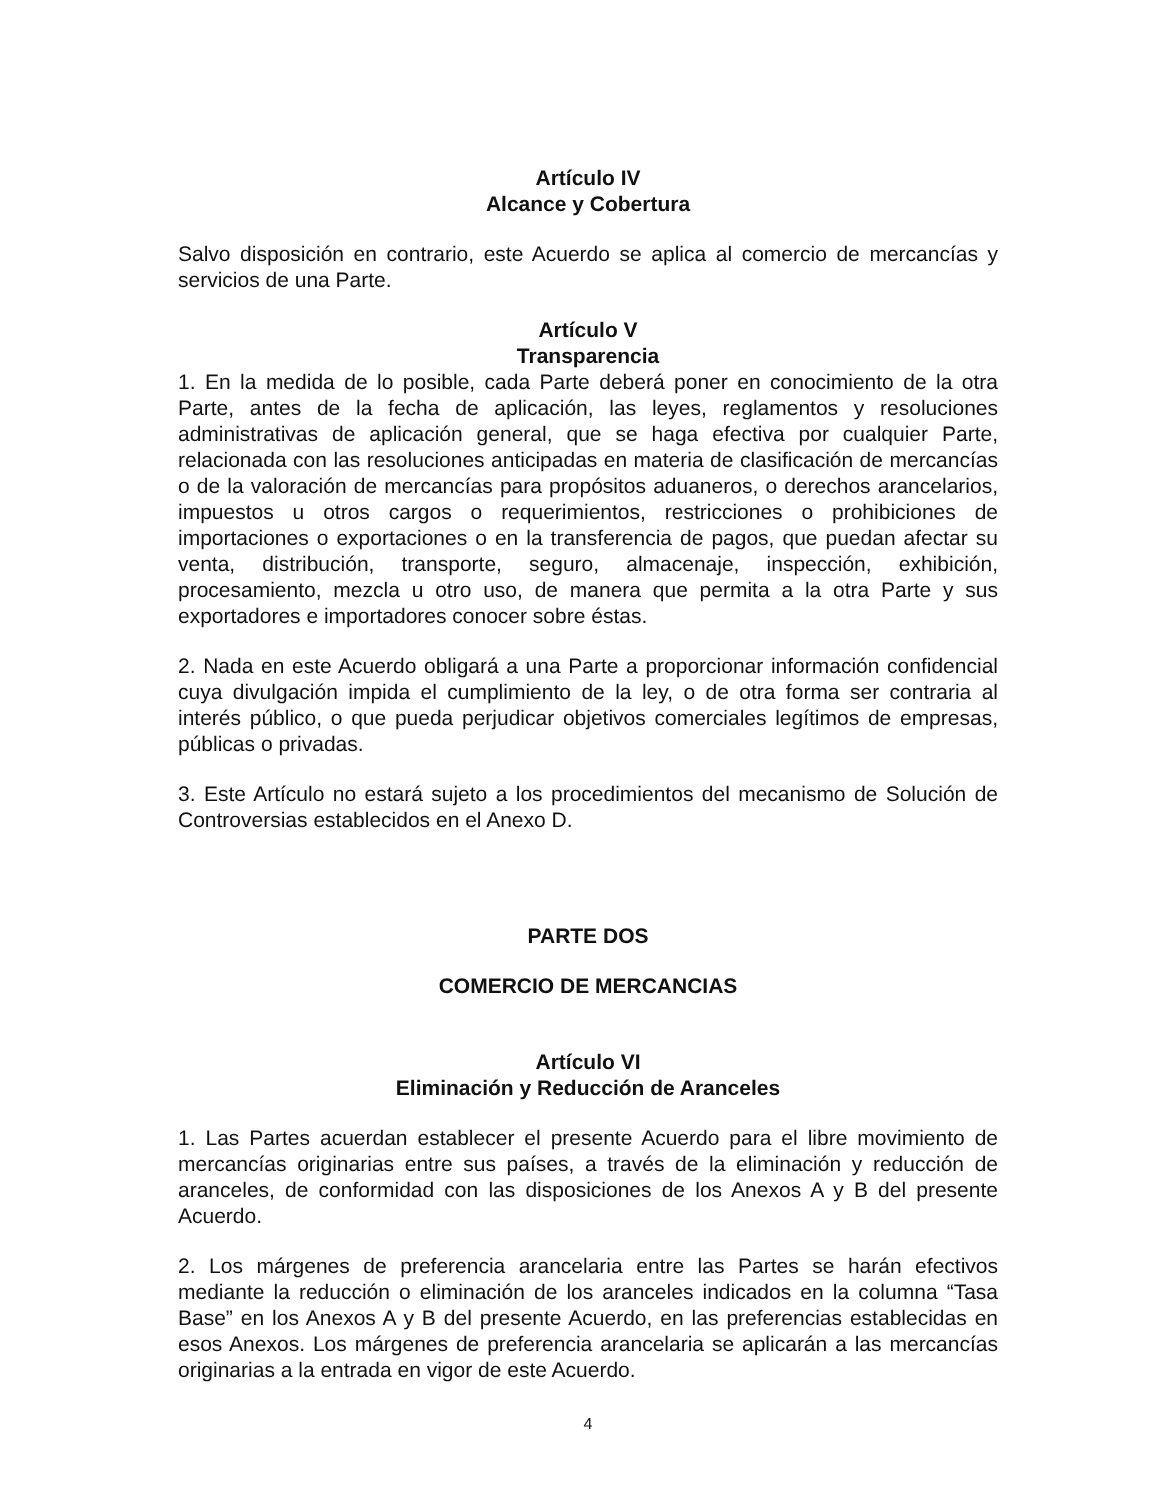Artículo IV
Alcance y Cobertura
Salvo disposición en contrario, este Acuerdo se aplica al comercio de mercancías y servicios de una Parte.
Artículo V
Transparencia
1. En la medida de lo posible, cada Parte deberá poner en conocimiento de la otra Parte, antes de la fecha de aplicación, las leyes, reglamentos y resoluciones administrativas de aplicación general, que se haga efectiva por cualquier Parte, relacionada con las resoluciones anticipadas en materia de clasificación de mercancías o de la valoración de mercancías para propósitos aduaneros, o derechos arancelarios, impuestos u otros cargos o requerimientos, restricciones o prohibiciones de importaciones o exportaciones o en la transferencia de pagos, que puedan afectar su venta, distribución, transporte, seguro, almacenaje, inspección, exhibición, procesamiento, mezcla u otro uso, de manera que permita a la otra Parte y sus exportadores e importadores conocer sobre éstas.
2. Nada en este Acuerdo obligará a una Parte a proporcionar información confidencial cuya divulgación impida el cumplimiento de la ley, o de otra forma ser contraria al interés público, o que pueda perjudicar objetivos comerciales legítimos de empresas, públicas o privadas.
3. Este Artículo no estará sujeto a los procedimientos del mecanismo de Solución de Controversias establecidos en el Anexo D.
PARTE DOS
COMERCIO DE MERCANCIAS
Artículo VI
Eliminación y Reducción de Aranceles
1. Las Partes acuerdan establecer el presente Acuerdo para el libre movimiento de mercancías originarias entre sus países, a través de la eliminación y reducción de aranceles, de conformidad con las disposiciones de los Anexos A y B del presente Acuerdo.
2. Los márgenes de preferencia arancelaria entre las Partes se harán efectivos mediante la reducción o eliminación de los aranceles indicados en la columna “Tasa Base” en los Anexos A y B del presente Acuerdo, en las preferencias establecidas en esos Anexos. Los márgenes de preferencia arancelaria se aplicarán a las mercancías originarias a la entrada en vigor de este Acuerdo.
4